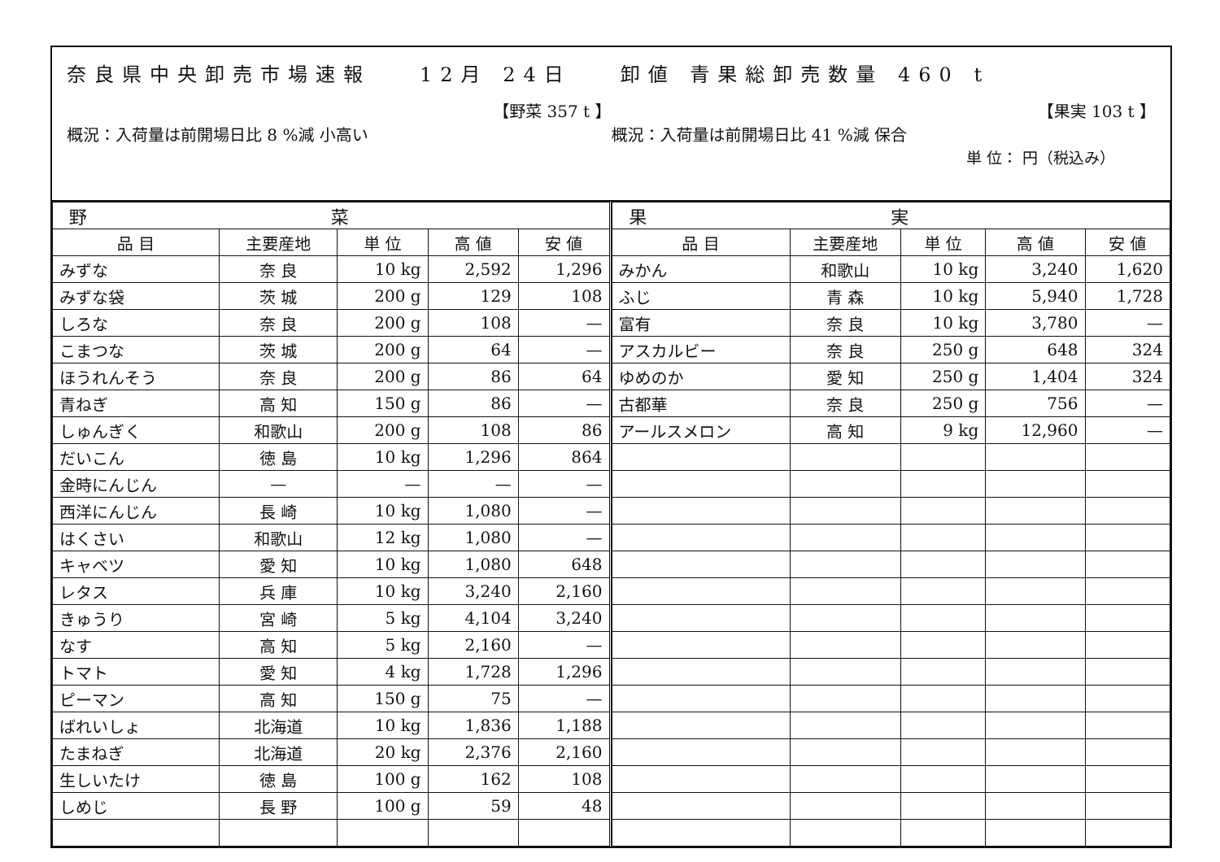奈良県中央卸売市場速報 12月 24日 卸値 青果総卸売数量 460 t
【野菜 357 t 】 【果実 103 t 】
概況：入荷量は前開場日比 8 %減 小高い
概況：入荷量は前開場日比 41 %減 保合
単 位： 円（税込み）
| 野菜 | | | | |
| --- | --- | --- | --- | --- |
| 品 目 | 主要産地 | 単 位 | 高 値 | 安 値 |
| みずな | 奈 良 | 10 kg | 2,592 | 1,296 |
| みずな袋 | 茨 城 | 200 g | 129 | 108 |
| しろな | 奈 良 | 200 g | 108 | — |
| こまつな | 茨 城 | 200 g | 64 | — |
| ほうれんそう | 奈 良 | 200 g | 86 | 64 |
| 青ねぎ | 高 知 | 150 g | 86 | — |
| しゅんぎく | 和歌山 | 200 g | 108 | 86 |
| だいこん | 徳 島 | 10 kg | 1,296 | 864 |
| 金時にんじん | — | — | — | — |
| 西洋にんじん | 長 崎 | 10 kg | 1,080 | — |
| はくさい | 和歌山 | 12 kg | 1,080 | — |
| キャベツ | 愛 知 | 10 kg | 1,080 | 648 |
| レタス | 兵 庫 | 10 kg | 3,240 | 2,160 |
| きゅうり | 宮 崎 | 5 kg | 4,104 | 3,240 |
| なす | 高 知 | 5 kg | 2,160 | — |
| トマト | 愛 知 | 4 kg | 1,728 | 1,296 |
| ピーマン | 高 知 | 150 g | 75 | — |
| ばれいしょ | 北海道 | 10 kg | 1,836 | 1,188 |
| たまねぎ | 北海道 | 20 kg | 2,376 | 2,160 |
| 生しいたけ | 徳 島 | 100 g | 162 | 108 |
| しめじ | 長 野 | 100 g | 59 | 48 |
| 果実 | | | | |
| --- | --- | --- | --- | --- |
| 品 目 | 主要産地 | 単 位 | 高 値 | 安 値 |
| みかん | 和歌山 | 10 kg | 3,240 | 1,620 |
| ふじ | 青 森 | 10 kg | 5,940 | 1,728 |
| 富有 | 奈 良 | 10 kg | 3,780 | — |
| アスカルビー | 奈 良 | 250 g | 648 | 324 |
| ゆめのか | 愛 知 | 250 g | 1,404 | 324 |
| 古都華 | 奈 良 | 250 g | 756 | — |
| アールスメロン | 高 知 | 9 kg | 12,960 | — |